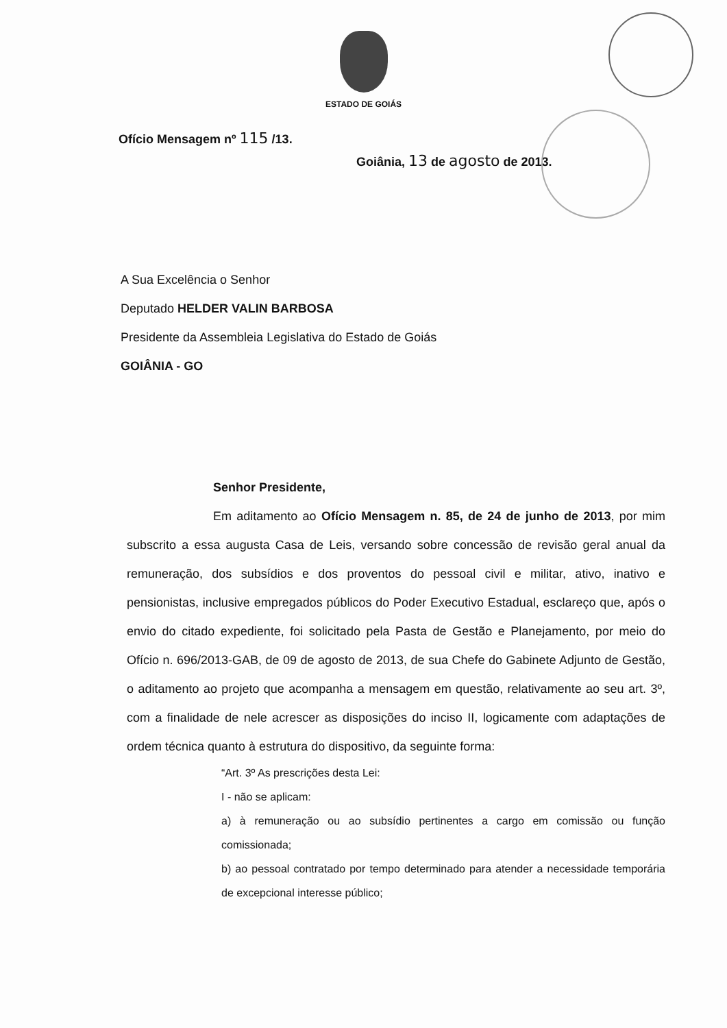ESTADO DE GOIÁS
Ofício Mensagem nº 115 /13.
Goiânia, 13 de agosto de 2013.
A Sua Excelência o Senhor
Deputado HELDER VALIN BARBOSA
Presidente da Assembleia Legislativa do Estado de Goiás
GOIÂNIA - GO
Senhor Presidente,
Em aditamento ao Ofício Mensagem n. 85, de 24 de junho de 2013, por mim subscrito a essa augusta Casa de Leis, versando sobre concessão de revisão geral anual da remuneração, dos subsídios e dos proventos do pessoal civil e militar, ativo, inativo e pensionistas, inclusive empregados públicos do Poder Executivo Estadual, esclareço que, após o envio do citado expediente, foi solicitado pela Pasta de Gestão e Planejamento, por meio do Ofício n. 696/2013-GAB, de 09 de agosto de 2013, de sua Chefe do Gabinete Adjunto de Gestão, o aditamento ao projeto que acompanha a mensagem em questão, relativamente ao seu art. 3º, com a finalidade de nele acrescer as disposições do inciso II, logicamente com adaptações de ordem técnica quanto à estrutura do dispositivo, da seguinte forma:
“Art. 3º As prescrições desta Lei:
I - não se aplicam:
a) à remuneração ou ao subsídio pertinentes a cargo em comissão ou função comissionada;
b) ao pessoal contratado por tempo determinado para atender a necessidade temporária de excepcional interesse público;